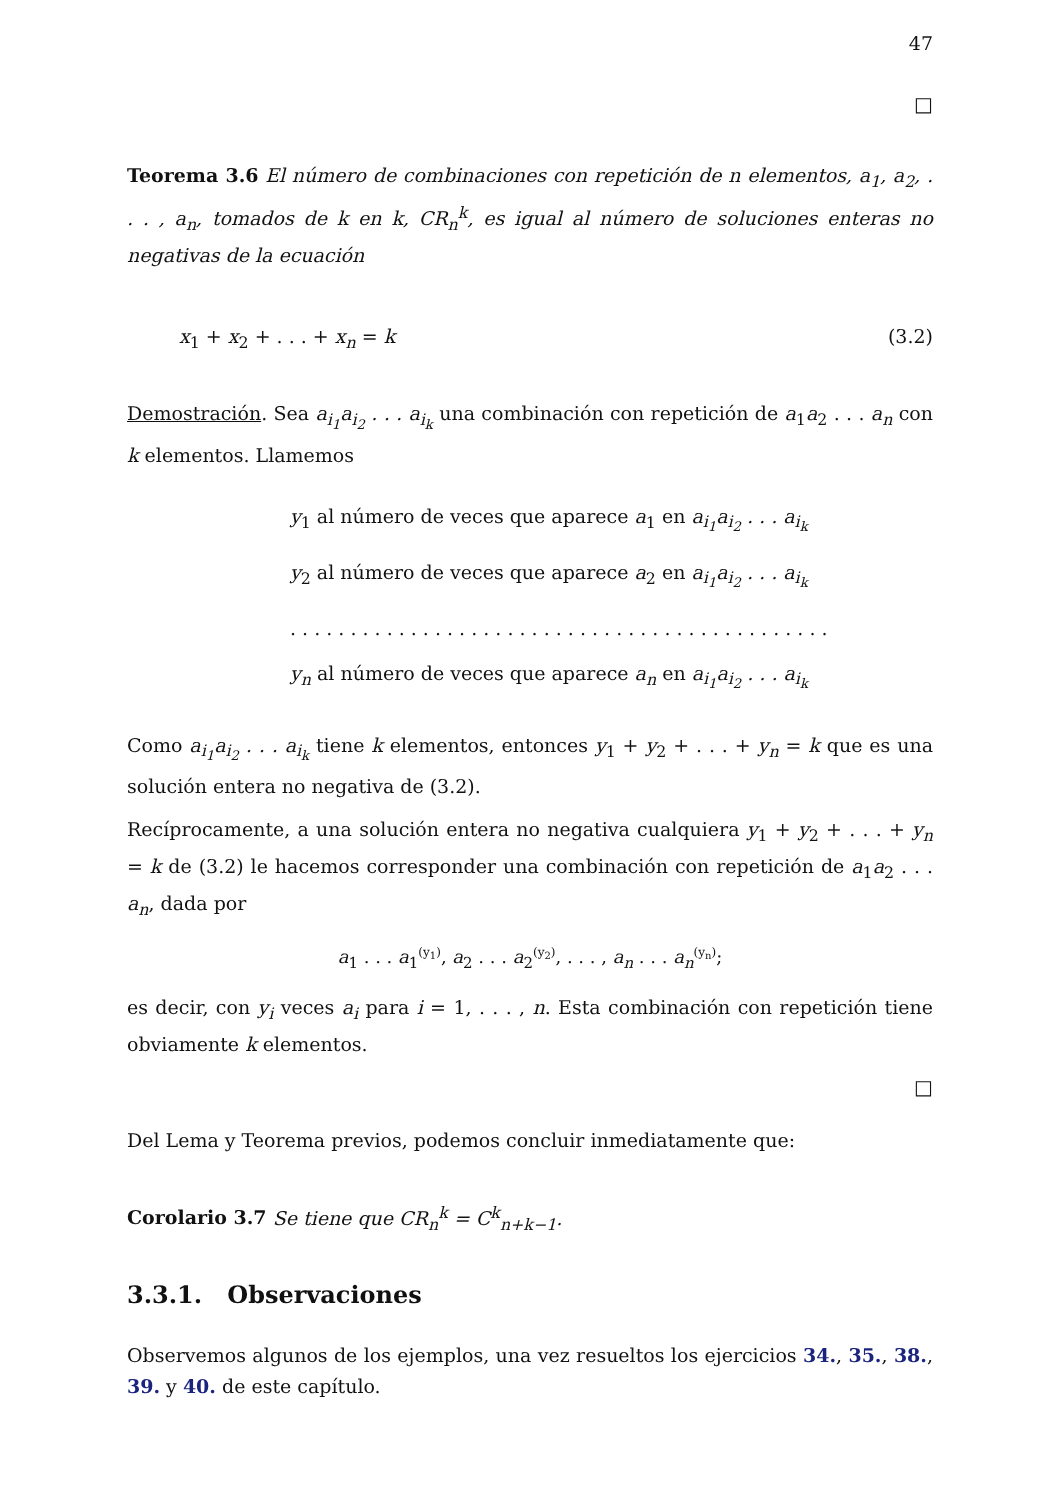47
□
Teorema 3.6 El número de combinaciones con repetición de n elementos, a<sub>1</sub>, a<sub>2</sub>, . . . , a<sub>n</sub>, tomados de k en k, CR<sub>n</sub><sup>k</sup>, es igual al número de soluciones enteras no negativas de la ecuación
x<sub>1</sub> + x<sub>2</sub> + . . . + x<sub>n</sub> = k (3.2)
Demostración. Sea a<sub>i<sub>1</sub></sub>a<sub>i<sub>2</sub></sub> . . . a<sub>i<sub>k</sub></sub> una combinación con repetición de a<sub>1</sub>a<sub>2</sub> . . . a<sub>n</sub> con k elementos. Llamemos
y<sub>1</sub> al número de veces que aparece a<sub>1</sub> en a<sub>i<sub>1</sub></sub>a<sub>i<sub>2</sub></sub> . . . a<sub>i<sub>k</sub></sub>
y<sub>2</sub> al número de veces que aparece a<sub>2</sub> en a<sub>i<sub>1</sub></sub>a<sub>i<sub>2</sub></sub> . . . a<sub>i<sub>k</sub></sub>
. . . . . . . . . . . . . . . . . . . . . . . . . . . . . . . . . . . . . . . . . . . . .
y<sub>n</sub> al número de veces que aparece a<sub>n</sub> en a<sub>i<sub>1</sub></sub>a<sub>i<sub>2</sub></sub> . . . a<sub>i<sub>k</sub></sub>
Como a<sub>i<sub>1</sub></sub>a<sub>i<sub>2</sub></sub> . . . a<sub>i<sub>k</sub></sub> tiene k elementos, entonces y<sub>1</sub> + y<sub>2</sub> + . . . + y<sub>n</sub> = k que es una solución entera no negativa de (3.2).
Recíprocamente, a una solución entera no negativa cualquiera y<sub>1</sub> + y<sub>2</sub> + . . . + y<sub>n</sub> = k de (3.2) le hacemos corresponder una combinación con repetición de a<sub>1</sub>a<sub>2</sub> . . . a<sub>n</sub>, dada por
a<sub>1</sub> . . . a<sub>1</sub><sup>(y<sub>1</sub>)</sup>, a<sub>2</sub> . . . a<sub>2</sub><sup>(y<sub>2</sub>)</sup>, . . . , a<sub>n</sub> . . . a<sub>n</sub><sup>(y<sub>n</sub>)</sup>;
es decir, con y<sub>i</sub> veces a<sub>i</sub> para i = 1, . . . , n. Esta combinación con repetición tiene obviamente k elementos.
□
Del Lema y Teorema previos, podemos concluir inmediatamente que:
Corolario 3.7 Se tiene que CR<sub>n</sub><sup>k</sup> = C<sup>k</sup><sub>n+k−1</sub>.
3.3.1. Observaciones
Observemos algunos de los ejemplos, una vez resueltos los ejercicios 34., 35., 38., 39. y 40. de este capítulo.